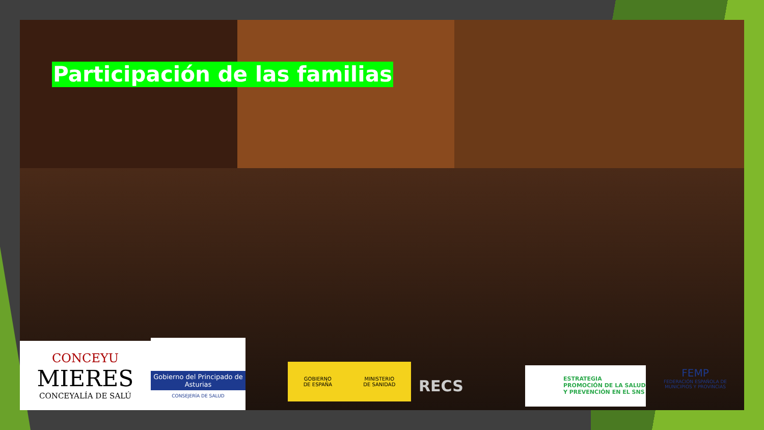Participación de las familias
CONCEYU
MIERES
CONCEYALÍA DE SALÚ
Gobierno del Principado de Asturias
CONSEJERÍA DE SALUD
GOBIERNO
DE ESPAÑA MINISTERIO
DE SANIDAD
RECS
ESTRATEGIA
PROMOCIÓN DE LA SALUD
Y PREVENCIÓN EN EL SNS
FEMP
FEDERACIÓN ESPAÑOLA DE MUNICIPIOS Y PROVINCIAS